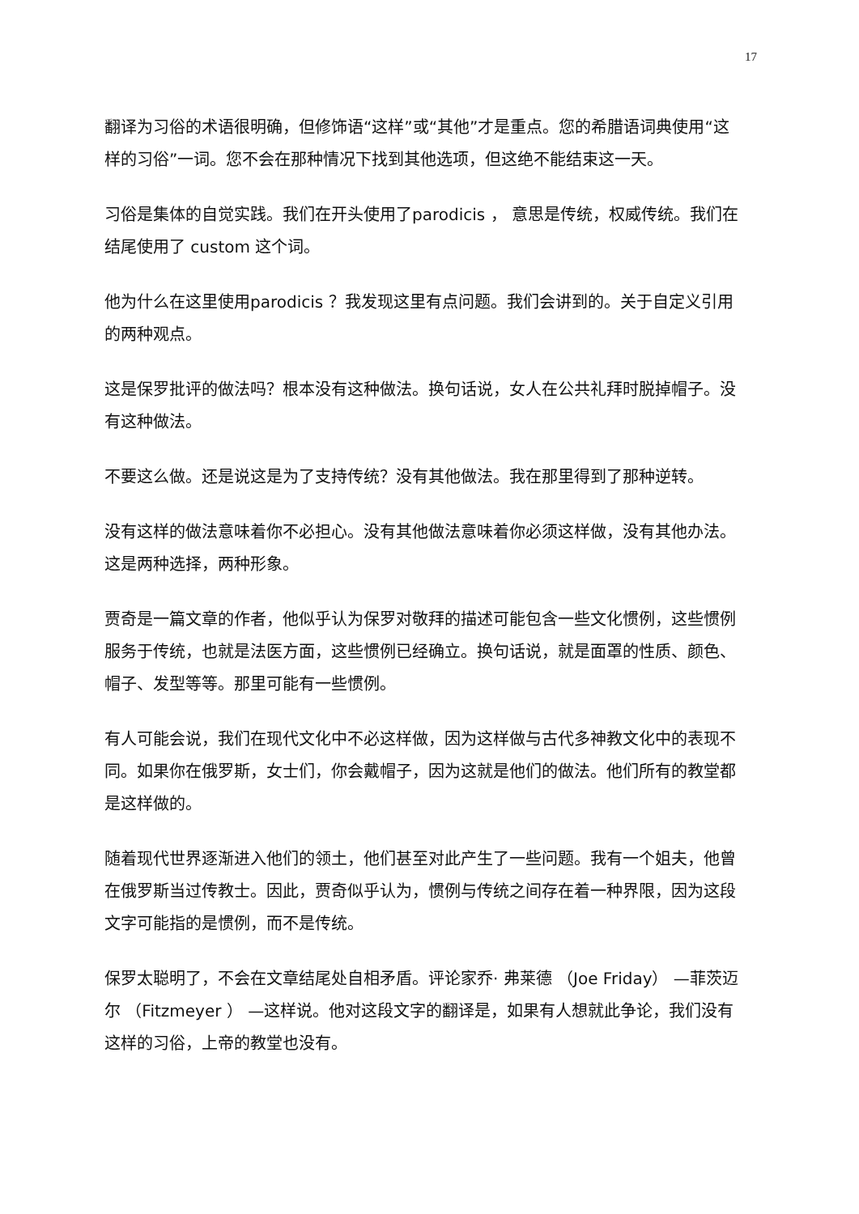17
翻译为习俗的术语很明确，但修饰语“这样”或“其他”才是重点。您的希腊语词典使用“这样的习俗”一词。您不会在那种情况下找到其他选项，但这绝不能结束这一天。
习俗是集体的自觉实践。我们在开头使用了parodicis ， 意思是传统，权威传统。我们在结尾使用了 custom 这个词。
他为什么在这里使用parodicis ？我发现这里有点问题。我们会讲到的。关于自定义引用的两种观点。
这是保罗批评的做法吗？根本没有这种做法。换句话说，女人在公共礼拜时脱掉帽子。没有这种做法。
不要这么做。还是说这是为了支持传统？没有其他做法。我在那里得到了那种逆转。
没有这样的做法意味着你不必担心。没有其他做法意味着你必须这样做，没有其他办法。这是两种选择，两种形象。
贾奇是一篇文章的作者，他似乎认为保罗对敬拜的描述可能包含一些文化惯例，这些惯例服务于传统，也就是法医方面，这些惯例已经确立。换句话说，就是面罩的性质、颜色、帽子、发型等等。那里可能有一些惯例。
有人可能会说，我们在现代文化中不必这样做，因为这样做与古代多神教文化中的表现不同。如果你在俄罗斯，女士们，你会戴帽子，因为这就是他们的做法。他们所有的教堂都是这样做的。
随着现代世界逐渐进入他们的领土，他们甚至对此产生了一些问题。我有一个姐夫，他曾在俄罗斯当过传教士。因此，贾奇似乎认为，惯例与传统之间存在着一种界限，因为这段文字可能指的是惯例，而不是传统。
保罗太聪明了，不会在文章结尾处自相矛盾。评论家乔· 弗莱德 （Joe Friday） —菲茨迈尔 （Fitzmeyer ） —这样说。他对这段文字的翻译是，如果有人想就此争论，我们没有这样的习俗，上帝的教堂也没有。